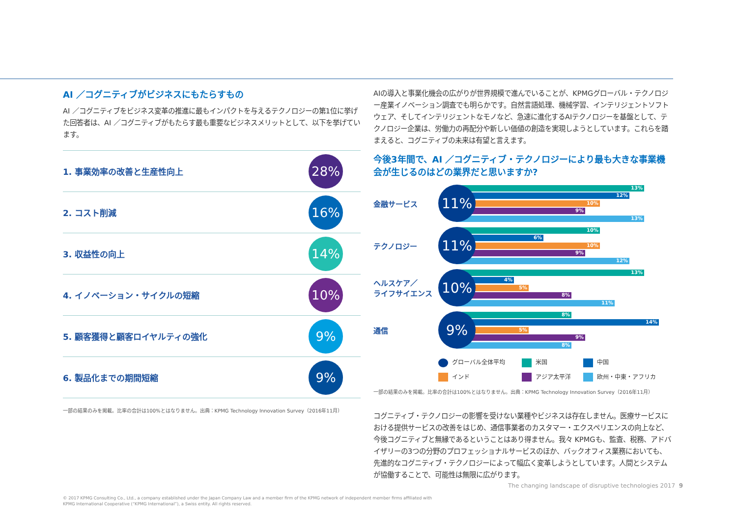AI ／コグニティブがビジネスにもたらすもの
AI ／コグニティブをビジネス変革の推進に最もインパクトを与えるテクノロジーの第1位に挙げた回答者は、AI ／コグニティブがもたらす最も重要なビジネスメリットとして、以下を挙げています。
1. 事業効率の改善と生産性向上
28%
2. コスト削減
16%
3. 収益性の向上
14%
4. イノベーション・サイクルの短縮
10%
5. 顧客獲得と顧客ロイヤルティの強化
9%
6. 製品化までの期間短縮
9%
一部の結果のみを掲載。比率の合計は100%とはなりません。出典：KPMG Technology Innovation Survey（2016年11月）
AIの導入と事業化機会の広がりが世界規模で進んでいることが、KPMGグローバル・テクノロジー産業イノベーション調査でも明らかです。自然言語処理、機械学習、インテリジェントソフトウェア、そしてインテリジェントなモノなど、急速に進化するAIテクノロジーを基盤として、テクノロジー企業は、労働力の再配分や新しい価値の創造を実現しようとしています。これらを踏まえると、コグニティブの未来は有望と言えます。
今後3年間で、AI ／コグニティブ・テクノロジーにより最も大きな事業機会が生じるのはどの業界だと思いますか?
金融サービス
11%
13%
12%
10%
9%
13%
テクノロジー
11%
10%
6%
10%
9%
12%
ヘルスケア／
ライフサイエンス
10%
13%
4%
5%
8%
11%
通信
9%
8%
14%
5%
9%
8%
グローバル全体平均
米国
中国
インド
アジア太平洋
欧州・中東・アフリカ
一部の結果のみを掲載。比率の合計は100%とはなりません。出典：KPMG Technology Innovation Survey（2016年11月）
コグニティブ・テクノロジーの影響を受けない業種やビジネスは存在しません。医療サービスにおける提供サービスの改善をはじめ、通信事業者のカスタマー・エクスペリエンスの向上など、今後コグニティブと無縁であるということはあり得ません。我々 KPMGも、監査、税務、アドバイザリーの3つの分野のプロフェッショナルサービスのほか、バックオフィス業務においても、先進的なコグニティブ・テクノロジーによって幅広く変革しようとしています。人間とシステムが協働することで、可能性は無限に広がります。
The changing landscape of disruptive technologies 2017 9
© 2017 KPMG Consulting Co., Ltd., a company established under the Japan Company Law and a member firm of the KPMG network of independent member firms affiliated with
KPMG International Cooperative (“KPMG International”), a Swiss entity. All rights reserved.